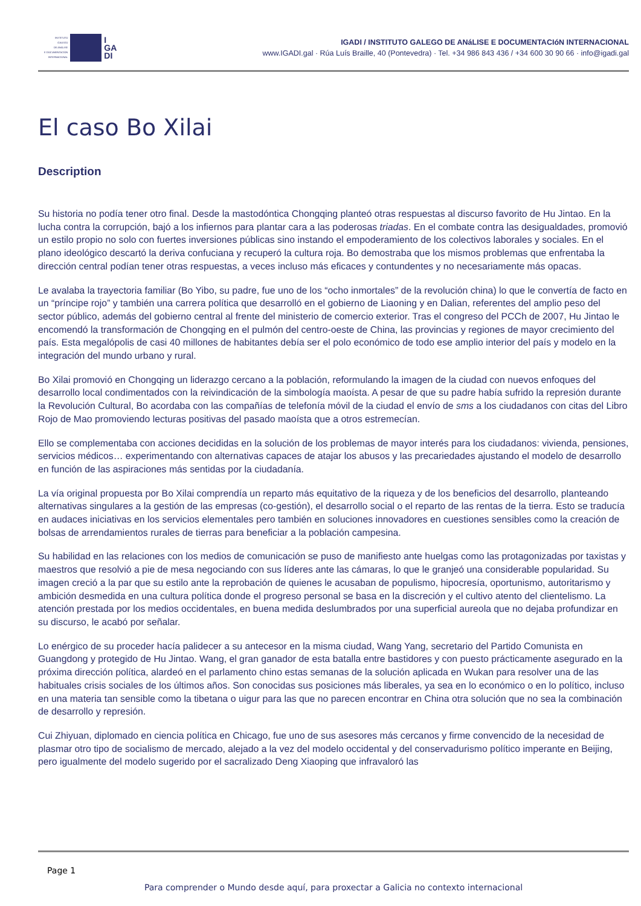INSTITUTO
GALEGO
DE ANÁLISE
E DOCUMENTACIÓN
INTERNACIONAL
I
GA
DI
IGADI / INSTITUTO GALEGO DE ANáLISE E DOCUMENTACIóN INTERNACIONAL
www.IGADI.gal · Rúa Luís Braille, 40 (Pontevedra) · Tel. +34 986 843 436 / +34 600 30 90 66 · info@igadi.gal
El caso Bo Xilai
Description
Su historia no podía tener otro final. Desde la mastodóntica Chongqing planteó otras respuestas al discurso favorito de Hu Jintao. En la lucha contra la corrupción, bajó a los infiernos para plantar cara a las poderosas triadas. En el combate contra las desigualdades, promovió un estilo propio no solo con fuertes inversiones públicas sino instando el empoderamiento de los colectivos laborales y sociales. En el plano ideológico descartó la deriva confuciana y recuperó la cultura roja. Bo demostraba que los mismos problemas que enfrentaba la dirección central podían tener otras respuestas, a veces incluso más eficaces y contundentes y no necesariamente más opacas.
Le avalaba la trayectoria familiar (Bo Yibo, su padre, fue uno de los “ocho inmortales” de la revolución china) lo que le convertía de facto en un “príncipe rojo” y también una carrera política que desarrolló en el gobierno de Liaoning y en Dalian, referentes del amplio peso del sector público, además del gobierno central al frente del ministerio de comercio exterior. Tras el congreso del PCCh de 2007, Hu Jintao le encomendó la transformación de Chongqing en el pulmón del centro-oeste de China, las provincias y regiones de mayor crecimiento del país. Esta megalópolis de casi 40 millones de habitantes debía ser el polo económico de todo ese amplio interior del país y modelo en la integración del mundo urbano y rural.
Bo Xilai promovió en Chongqing un liderazgo cercano a la población, reformulando la imagen de la ciudad con nuevos enfoques del desarrollo local condimentados con la reivindicación de la simbología maoísta. A pesar de que su padre había sufrido la represión durante la Revolución Cultural, Bo acordaba con las compañías de telefonía móvil de la ciudad el envío de sms a los ciudadanos con citas del Libro Rojo de Mao promoviendo lecturas positivas del pasado maoísta que a otros estremecían.
Ello se complementaba con acciones decididas en la solución de los problemas de mayor interés para los ciudadanos: vivienda, pensiones, servicios médicos… experimentando con alternativas capaces de atajar los abusos y las precariedades ajustando el modelo de desarrollo en función de las aspiraciones más sentidas por la ciudadanía.
La vía original propuesta por Bo Xilai comprendía un reparto más equitativo de la riqueza y de los beneficios del desarrollo, planteando alternativas singulares a la gestión de las empresas (co-gestión), el desarrollo social o el reparto de las rentas de la tierra. Esto se traducía en audaces iniciativas en los servicios elementales pero también en soluciones innovadores en cuestiones sensibles como la creación de bolsas de arrendamientos rurales de tierras para beneficiar a la población campesina.
Su habilidad en las relaciones con los medios de comunicación se puso de manifiesto ante huelgas como las protagonizadas por taxistas y maestros que resolvió a pie de mesa negociando con sus líderes ante las cámaras, lo que le granjeó una considerable popularidad. Su imagen creció a la par que su estilo ante la reprobación de quienes le acusaban de populismo, hipocresía, oportunismo, autoritarismo y ambición desmedida en una cultura política donde el progreso personal se basa en la discreción y el cultivo atento del clientelismo. La atención prestada por los medios occidentales, en buena medida deslumbrados por una superficial aureola que no dejaba profundizar en su discurso, le acabó por señalar.
Lo enérgico de su proceder hacía palidecer a su antecesor en la misma ciudad, Wang Yang, secretario del Partido Comunista en Guangdong y protegido de Hu Jintao. Wang, el gran ganador de esta batalla entre bastidores y con puesto prácticamente asegurado en la próxima dirección política, alardeó en el parlamento chino estas semanas de la solución aplicada en Wukan para resolver una de las habituales crisis sociales de los últimos años. Son conocidas sus posiciones más liberales, ya sea en lo económico o en lo político, incluso en una materia tan sensible como la tibetana o uigur para las que no parecen encontrar en China otra solución que no sea la combinación de desarrollo y represión.
Cui Zhiyuan, diplomado en ciencia política en Chicago, fue uno de sus asesores más cercanos y firme convencido de la necesidad de plasmar otro tipo de socialismo de mercado, alejado a la vez del modelo occidental y del conservadurismo político imperante en Beijing, pero igualmente del modelo sugerido por el sacralizado Deng Xiaoping que infravaloró las
Page 1
Para comprender o Mundo desde aquí, para proxectar a Galicia no contexto internacional